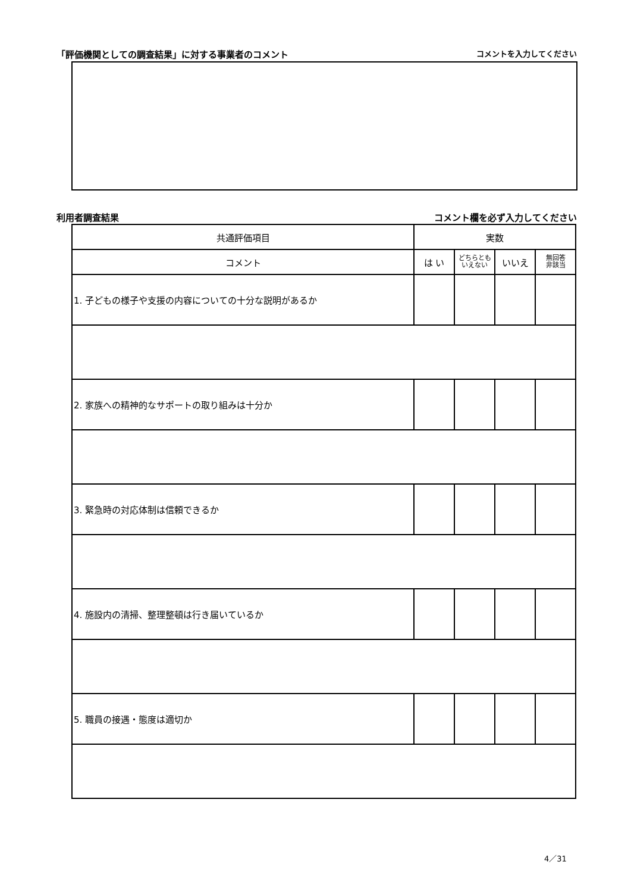「評価機関としての調査結果」に対する事業者のコメント コメントを入力してください
利用者調査結果 コメント欄を必ず入力してください
| 共通評価項目 | 実数 | | | |
| --- | --- | --- | --- | --- |
| コメント | は い | どちらとも いえない | いいえ | 無回答 非該当 |
| 1. 子どもの様子や支援の内容についての十分な説明があるか | | | | |
| 2. 家族への精神的なサポートの取り組みは十分か | | | | |
| 3. 緊急時の対応体制は信頼できるか | | | | |
| 4. 施設内の清掃、整理整頓は行き届いているか | | | | |
| 5. 職員の接遇・態度は適切か | | | | |
4／31